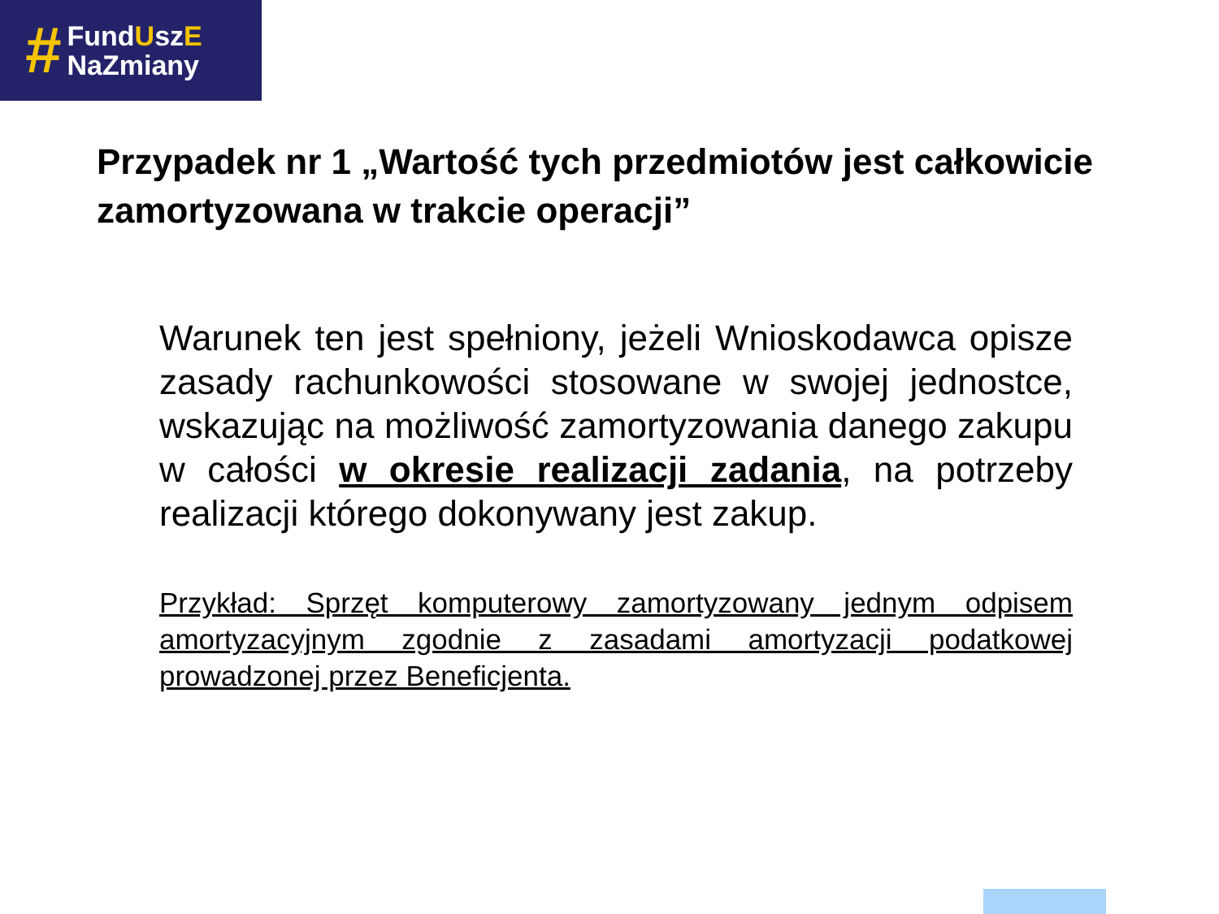#
FundUszE
NaZmiany
Przypadek nr 1 „Wartość tych przedmiotów jest całkowicie zamortyzowana w trakcie operacji”
Warunek ten jest spełniony, jeżeli Wnioskodawca opisze zasady rachunkowości stosowane w swojej jednostce, wskazując na możliwość zamortyzowania danego zakupu w całości w okresie realizacji zadania, na potrzeby realizacji którego dokonywany jest zakup.
Przykład: Sprzęt komputerowy zamortyzowany jednym odpisem amortyzacyjnym zgodnie z zasadami amortyzacji podatkowej prowadzonej przez Beneficjenta.